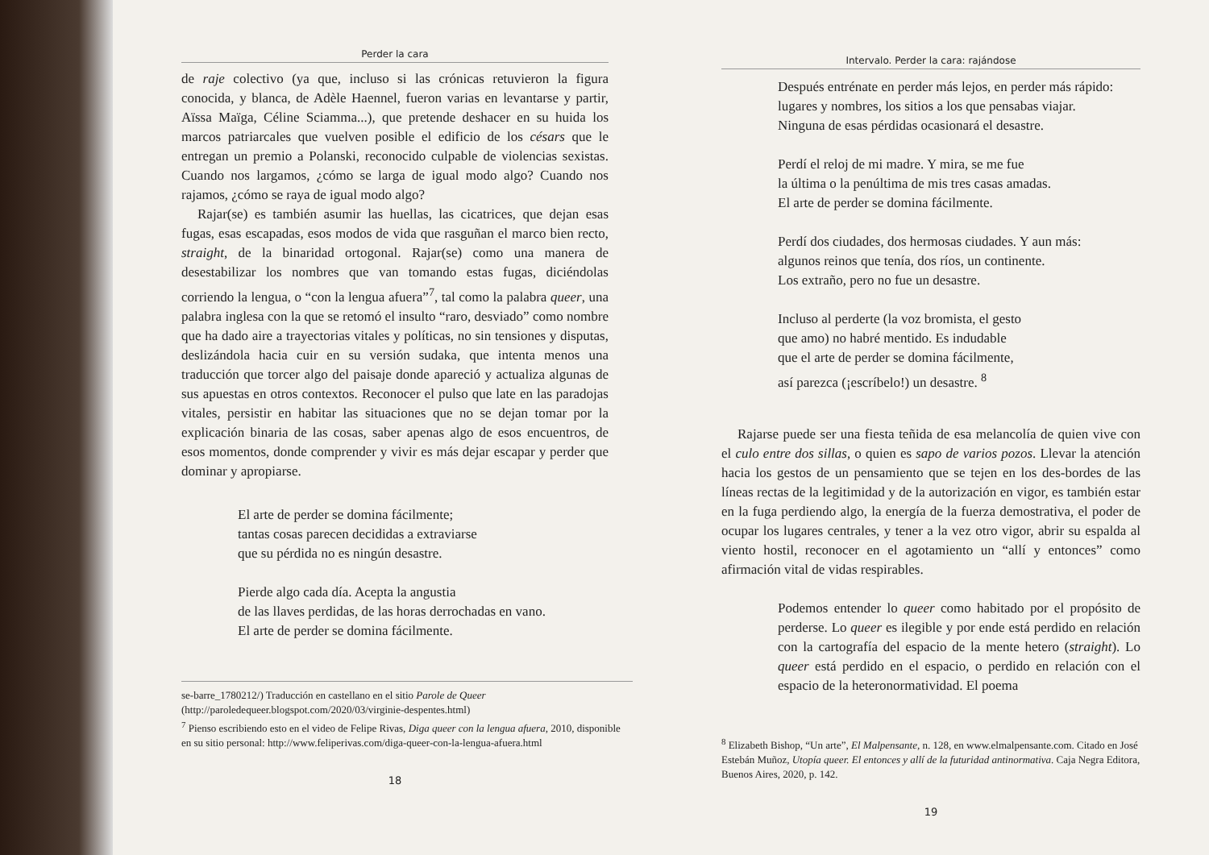Perder la cara
de raje colectivo (ya que, incluso si las crónicas retuvieron la figura conocida, y blanca, de Adèle Haennel, fueron varias en levantarse y partir, Aïssa Maïga, Céline Sciamma...), que pretende deshacer en su huida los marcos patriarcales que vuelven posible el edificio de los césars que le entregan un premio a Polanski, reconocido culpable de violencias sexistas. Cuando nos largamos, ¿cómo se larga de igual modo algo? Cuando nos rajamos, ¿cómo se raya de igual modo algo?
Rajar(se) es también asumir las huellas, las cicatrices, que dejan esas fugas, esas escapadas, esos modos de vida que rasguñan el marco bien recto, straight, de la binaridad ortogonal. Rajar(se) como una manera de desestabilizar los nombres que van tomando estas fugas, diciéndolas corriendo la lengua, o “con la lengua afuera”<sup>7</sup>, tal como la palabra queer, una palabra inglesa con la que se retomó el insulto “raro, desviado” como nombre que ha dado aire a trayectorias vitales y políticas, no sin tensiones y disputas, deslizándola hacia cuir en su versión sudaka, que intenta menos una traducción que torcer algo del paisaje donde apareció y actualiza algunas de sus apuestas en otros contextos. Reconocer el pulso que late en las paradojas vitales, persistir en habitar las situaciones que no se dejan tomar por la explicación binaria de las cosas, saber apenas algo de esos encuentros, de esos momentos, donde comprender y vivir es más dejar escapar y perder que dominar y apropiarse.
El arte de perder se domina fácilmente;
tantas cosas parecen decididas a extraviarse
que su pérdida no es ningún desastre.
Pierde algo cada día. Acepta la angustia
de las llaves perdidas, de las horas derrochadas en vano.
El arte de perder se domina fácilmente.
se-barre_1780212/) Traducción en castellano en el sitio Parole de Queer (http://paroledequeer.blogspot.com/2020/03/virginie-despentes.html)
<sup>7</sup> Pienso escribiendo esto en el video de Felipe Rivas, Diga queer con la lengua afuera, 2010, disponible en su sitio personal: http://www.feliperivas.com/diga-queer-con-la-lengua-afuera.html
18
Intervalo. Perder la cara: rajándose
Después entrénate en perder más lejos, en perder más rápido:
lugares y nombres, los sitios a los que pensabas viajar.
Ninguna de esas pérdidas ocasionará el desastre.
Perdí el reloj de mi madre. Y mira, se me fue
la última o la penúltima de mis tres casas amadas.
El arte de perder se domina fácilmente.
Perdí dos ciudades, dos hermosas ciudades. Y aun más:
algunos reinos que tenía, dos ríos, un continente.
Los extraño, pero no fue un desastre.
Incluso al perderte (la voz bromista, el gesto
que amo) no habré mentido. Es indudable
que el arte de perder se domina fácilmente,
así parezca (¡escríbelo!) un desastre. <sup>8</sup>
Rajarse puede ser una fiesta teñida de esa melancolía de quien vive con el culo entre dos sillas, o quien es sapo de varios pozos. Llevar la atención hacia los gestos de un pensamiento que se tejen en los des-bordes de las líneas rectas de la legitimidad y de la autorización en vigor, es también estar en la fuga perdiendo algo, la energía de la fuerza demostrativa, el poder de ocupar los lugares centrales, y tener a la vez otro vigor, abrir su espalda al viento hostil, reconocer en el agotamiento un “allí y entonces” como afirmación vital de vidas respirables.
Podemos entender lo queer como habitado por el propósito de perderse. Lo queer es ilegible y por ende está perdido en relación con la cartografía del espacio de la mente hetero (straight). Lo queer está perdido en el espacio, o perdido en relación con el espacio de la heteronormatividad. El poema
<sup>8</sup> Elizabeth Bishop, “Un arte”, El Malpensante, n. 128, en www.elmalpensante.com. Citado en José Estebán Muñoz, Utopía queer. El entonces y allí de la futuridad antinormativa. Caja Negra Editora, Buenos Aires, 2020, p. 142.
19